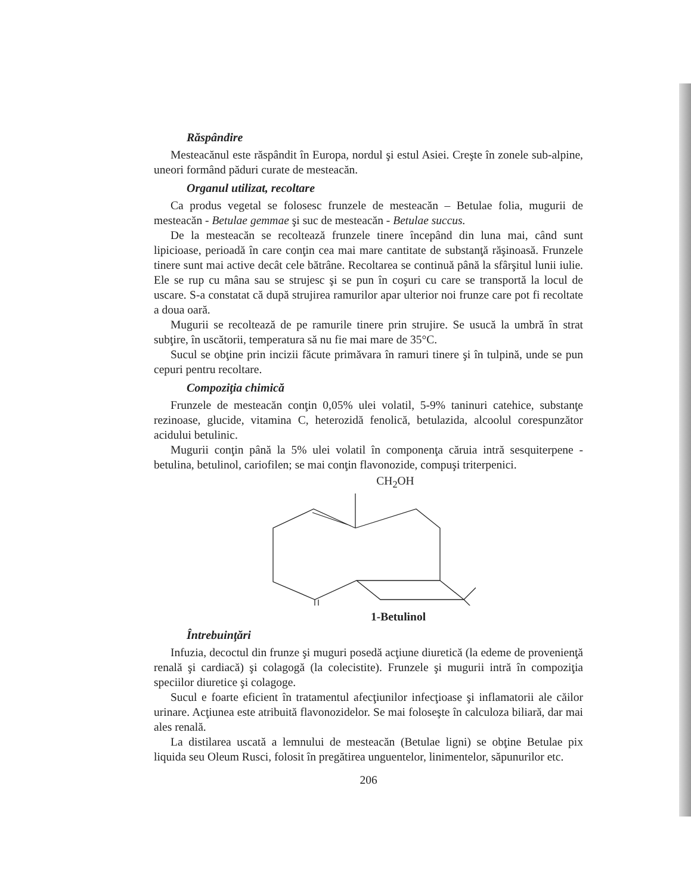Răspândire
Mesteacănul este răspândit în Europa, nordul şi estul Asiei. Creşte în zonele sub-alpine, uneori formând păduri curate de mesteacăn.
Organul utilizat, recoltare
Ca produs vegetal se folosesc frunzele de mesteacăn – Betulae folia, mugurii de mesteacăn - Betulae gemmae şi suc de mesteacăn - Betulae succus.
De la mesteacăn se recoltează frunzele tinere începând din luna mai, când sunt lipicioase, perioadă în care conţin cea mai mare cantitate de substanţă răşinoasă. Frunzele tinere sunt mai active decât cele bătrâne. Recoltarea se continuă până la sfârşitul lunii iulie. Ele se rup cu mâna sau se strujesc şi se pun în coşuri cu care se transportă la locul de uscare. S-a constatat că după strujirea ramurilor apar ulterior noi frunze care pot fi recoltate a doua oară.
Mugurii se recoltează de pe ramurile tinere prin strujire. Se usucă la umbră în strat subţire, în uscătorii, temperatura să nu fie mai mare de 35°C.
Sucul se obţine prin incizii făcute primăvara în ramuri tinere şi în tulpină, unde se pun cepuri pentru recoltare.
Compoziţia chimică
Frunzele de mesteacăn conţin 0,05% ulei volatil, 5-9% taninuri catehice, substanţe rezinoase, glucide, vitamina C, heterozidă fenolică, betulazida, alcoolul corespunzător acidului betulinic.
Mugurii conţin până la 5% ulei volatil în componenţa căruia intră sesquiterpene - betulina, betulinol, cariofilen; se mai conţin flavonozide, compuşi triterpenici.
CH<sub>2</sub>OH
1-Betulinol
Întrebuinţări
Infuzia, decoctul din frunze şi muguri posedă acţiune diuretică (la edeme de provenienţă renală şi cardiacă) şi colagogă (la colecistite). Frunzele şi mugurii intră în compoziţia speciilor diuretice şi colagoge.
Sucul e foarte eficient în tratamentul afecţiunilor infecţioase şi inflamatorii ale căilor urinare. Acţiunea este atribuită flavonozidelor. Se mai foloseşte în calculoza biliară, dar mai ales renală.
La distilarea uscată a lemnului de mesteacăn (Betulae ligni) se obţine Betulae pix liquida seu Oleum Rusci, folosit în pregătirea unguentelor, linimentelor, săpunurilor etc.
206